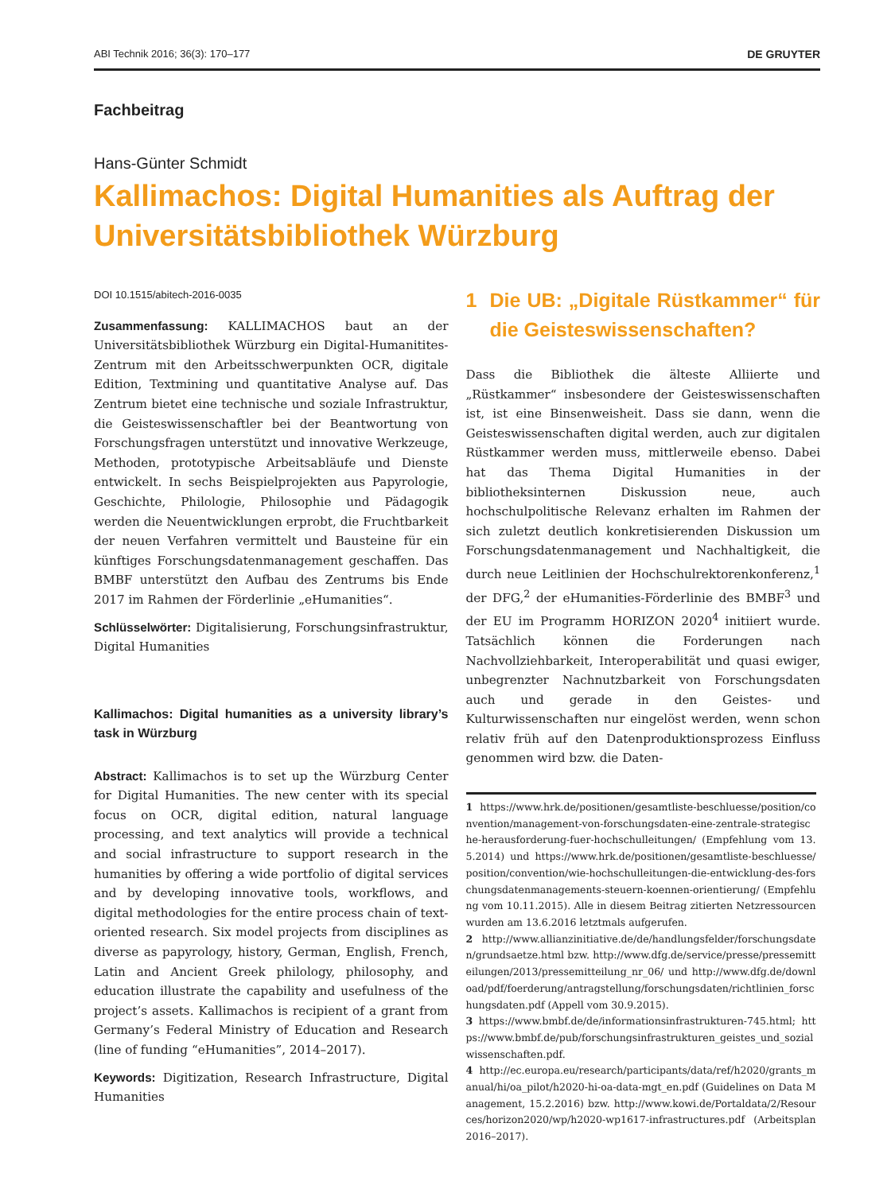ABI Technik 2016; 36(3): 170–177 DE GRUYTER
Fachbeitrag
Hans-Günter Schmidt
Kallimachos: Digital Humanities als Auftrag der Universitätsbibliothek Würzburg
DOI 10.1515/abitech-2016-0035
Zusammenfassung: KALLIMACHOS baut an der Universitätsbibliothek Würzburg ein Digital-Humanitites-Zentrum mit den Arbeitsschwerpunkten OCR, digitale Edition, Textmining und quantitative Analyse auf. Das Zentrum bietet eine technische und soziale Infrastruktur, die Geisteswissenschaftler bei der Beantwortung von Forschungsfragen unterstützt und innovative Werkzeuge, Methoden, prototypische Arbeitsabläufe und Dienste entwickelt. In sechs Beispielprojekten aus Papyrologie, Geschichte, Philologie, Philosophie und Pädagogik werden die Neuentwicklungen erprobt, die Fruchtbarkeit der neuen Verfahren vermittelt und Bausteine für ein künftiges Forschungsdatenmanagement geschaffen. Das BMBF unterstützt den Aufbau des Zentrums bis Ende 2017 im Rahmen der Förderlinie „eHumanities“.
Schlüsselwörter: Digitalisierung, Forschungsinfrastruktur, Digital Humanities
Kallimachos: Digital humanities as a university library’s task in Würzburg
Abstract: Kallimachos is to set up the Würzburg Center for Digital Humanities. The new center with its special focus on OCR, digital edition, natural language processing, and text analytics will provide a technical and social infrastructure to support research in the humanities by offering a wide portfolio of digital services and by developing innovative tools, workflows, and digital methodologies for the entire process chain of text-oriented research. Six model projects from disciplines as diverse as papyrology, history, German, English, French, Latin and Ancient Greek philology, philosophy, and education illustrate the capability and usefulness of the project’s assets. Kallimachos is recipient of a grant from Germany’s Federal Ministry of Education and Research (line of funding “eHumanities”, 2014–2017).
Keywords: Digitization, Research Infrastructure, Digital Humanities
1 Die UB: „Digitale Rüstkammer“ für die Geisteswissenschaften?
Dass die Bibliothek die älteste Alliierte und „Rüstkammer“ insbesondere der Geisteswissenschaften ist, ist eine Binsenweisheit. Dass sie dann, wenn die Geisteswissenschaften digital werden, auch zur digitalen Rüstkammer werden muss, mittlerweile ebenso. Dabei hat das Thema Digital Humanities in der bibliotheksinternen Diskussion neue, auch hochschulpolitische Relevanz erhalten im Rahmen der sich zuletzt deutlich konkretisierenden Diskussion um Forschungsdatenmanagement und Nachhaltigkeit, die durch neue Leitlinien der Hochschulrektorenkonferenz,<sup>1</sup> der DFG,<sup>2</sup> der eHumanities-Förderlinie des BMBF<sup>3</sup> und der EU im Programm HORIZON 2020<sup>4</sup> initiiert wurde. Tatsächlich können die Forderungen nach Nachvollziehbarkeit, Interoperabilität und quasi ewiger, unbegrenzter Nachnutzbarkeit von Forschungsdaten auch und gerade in den Geistes- und Kulturwissenschaften nur eingelöst werden, wenn schon relativ früh auf den Datenproduktionsprozess Einfluss genommen wird bzw. die Daten-
1 https://www.hrk.de/positionen/gesamtliste-beschluesse/position/convention/management-von-forschungsdaten-eine-zentrale-strategische-herausforderung-fuer-hochschulleitungen/ (Empfehlung vom 13.5.2014) und https://www.hrk.de/positionen/gesamtliste-beschluesse/position/convention/wie-hochschulleitungen-die-entwicklung-des-forschungsdatenmanagements-steuern-koennen-orientierung/ (Empfehlung vom 10.11.2015). Alle in diesem Beitrag zitierten Netzressourcen wurden am 13.6.2016 letztmals aufgerufen.
2 http://www.allianzinitiative.de/de/handlungsfelder/forschungsdaten/grundsaetze.html bzw. http://www.dfg.de/service/presse/pressemitteilungen/2013/pressemitteilung_nr_06/ und http://www.dfg.de/download/pdf/foerderung/antragstellung/forschungsdaten/richtlinien_forschungsdaten.pdf (Appell vom 30.9.2015).
3 https://www.bmbf.de/de/informationsinfrastrukturen-745.html; https://www.bmbf.de/pub/forschungsinfrastrukturen_geistes_und_sozialwissenschaften.pdf.
4 http://ec.europa.eu/research/participants/data/ref/h2020/grants_manual/hi/oa_pilot/h2020-hi-oa-data-mgt_en.pdf (Guidelines on Data Management, 15.2.2016) bzw. http://www.kowi.de/Portaldata/2/Resources/horizon2020/wp/h2020-wp1617-infrastructures.pdf (Arbeitsplan 2016–2017).